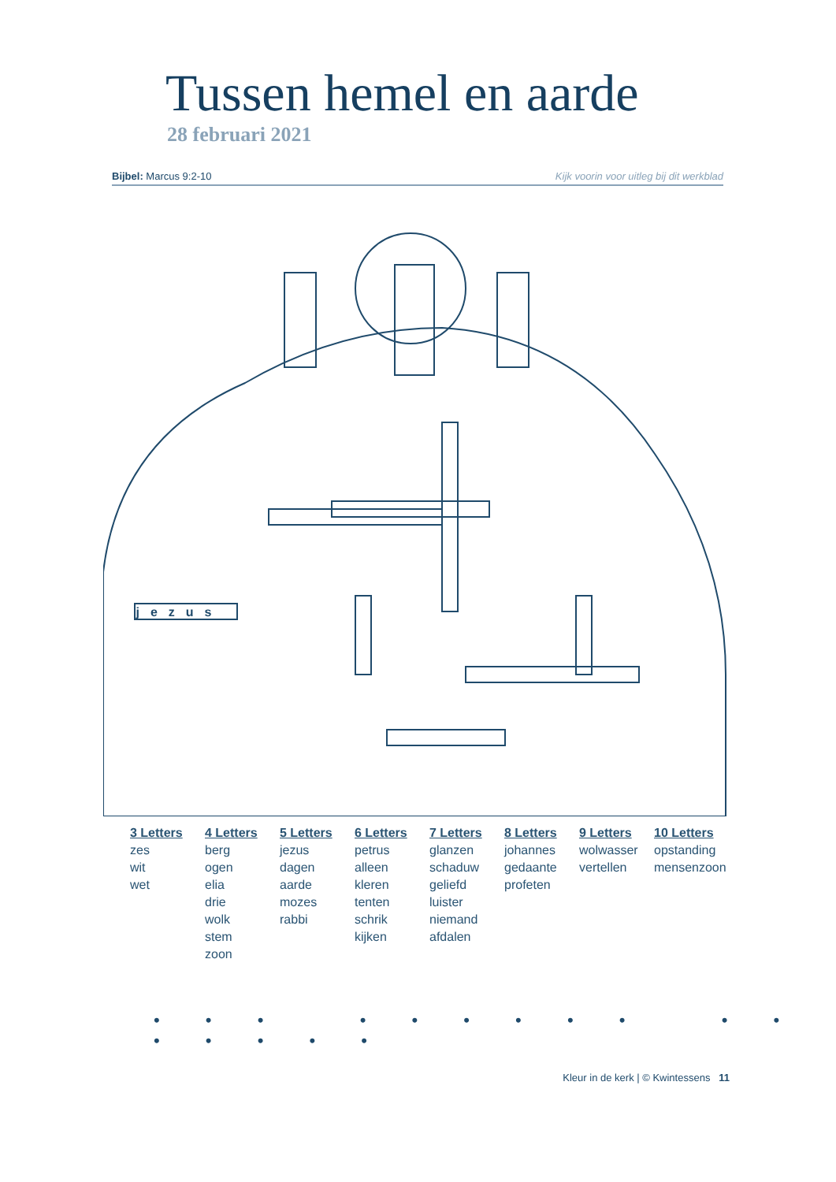Tussen hemel en aarde
28 februari 2021
Bijbel: Marcus 9:2-10 Kijk voorin voor uitleg bij dit werkblad
jezus
3 Letters
zes
wit
wet
4 Letters
berg
ogen
elia
drie
wolk
stem
zoon
5 Letters
jezus
dagen
aarde
mozes
rabbi
6 Letters
petrus
alleen
kleren
tenten
schrik
kijken
7 Letters
glanzen
schaduw
geliefd
luister
niemand
afdalen
8 Letters
johannes
gedaante
profeten
9 Letters
wolwasser
vertellen
10 Letters
opstanding
mensenzoon
• • • • • • • • • • • • • • • •
Kleur in de kerk | © Kwintessens 11